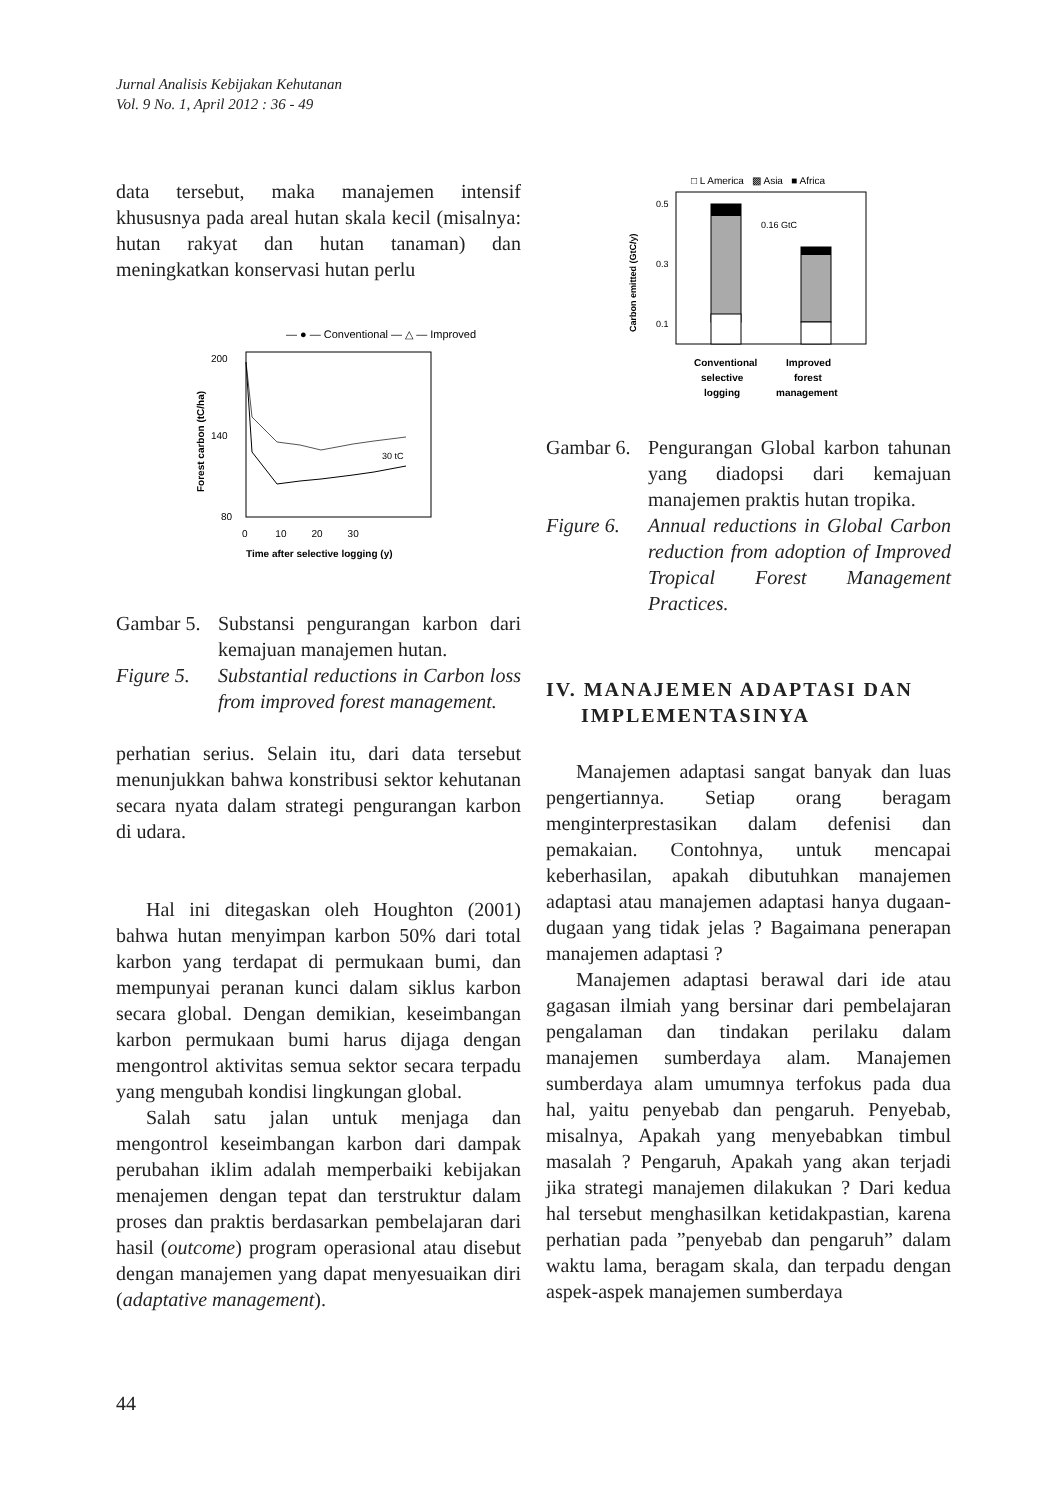Jurnal Analisis Kebijakan Kehutanan
Vol. 9 No. 1, April 2012 : 36 - 49
data tersebut, maka manajemen intensif khususnya pada areal hutan skala kecil (misalnya: hutan rakyat dan hutan tanaman) dan meningkatkan konservasi hutan perlu
— ● — Conventional — △ — Improved
200
140
80
0 10 20 30
Time after selective logging (y)
Forest carbon (tC/ha)
30 tC
Gambar 5. Substansi pengurangan karbon dari kemajuan manajemen hutan.
Figure 5. Substantial reductions in Carbon loss from improved forest management.
perhatian serius. Selain itu, dari data tersebut menunjukkan bahwa konstribusi sektor kehutanan secara nyata dalam strategi pengurangan karbon di udara.
Hal ini ditegaskan oleh Houghton (2001) bahwa hutan menyimpan karbon 50% dari total karbon yang terdapat di permukaan bumi, dan mempunyai peranan kunci dalam siklus karbon secara global. Dengan demikian, keseimbangan karbon permukaan bumi harus dijaga dengan mengontrol aktivitas semua sektor secara terpadu yang mengubah kondisi lingkungan global.
Salah satu jalan untuk menjaga dan mengontrol keseimbangan karbon dari dampak perubahan iklim adalah memperbaiki kebijakan menajemen dengan tepat dan terstruktur dalam proses dan praktis berdasarkan pembelajaran dari hasil (outcome) program operasional atau disebut dengan manajemen yang dapat menyesuaikan diri (adaptative management).
□ L America ▩ Asia ■ Africa
0.5
0.3
0.1
0.16 GtC
Carbon emitted (GtC/y)
Conventional
Improved
selective
forest
logging
management
Gambar 6. Pengurangan Global karbon tahunan yang diadopsi dari kemajuan manajemen praktis hutan tropika.
Figure 6. Annual reductions in Global Carbon reduction from adoption of Improved Tropical Forest Management Practices.
IV. MANAJEMEN ADAPTASI DAN
IMPLEMENTASINYA
Manajemen adaptasi sangat banyak dan luas pengertiannya. Setiap orang beragam menginterprestasikan dalam defenisi dan pemakaian. Contohnya, untuk mencapai keberhasilan, apakah dibutuhkan manajemen adaptasi atau manajemen adaptasi hanya dugaan-dugaan yang tidak jelas ? Bagaimana penerapan manajemen adaptasi ?
Manajemen adaptasi berawal dari ide atau gagasan ilmiah yang bersinar dari pembelajaran pengalaman dan tindakan perilaku dalam manajemen sumberdaya alam. Manajemen sumberdaya alam umumnya terfokus pada dua hal, yaitu penyebab dan pengaruh. Penyebab, misalnya, Apakah yang menyebabkan timbul masalah ? Pengaruh, Apakah yang akan terjadi jika strategi manajemen dilakukan ? Dari kedua hal tersebut menghasilkan ketidakpastian, karena perhatian pada ”penyebab dan pengaruh” dalam waktu lama, beragam skala, dan terpadu dengan aspek-aspek manajemen sumberdaya
44